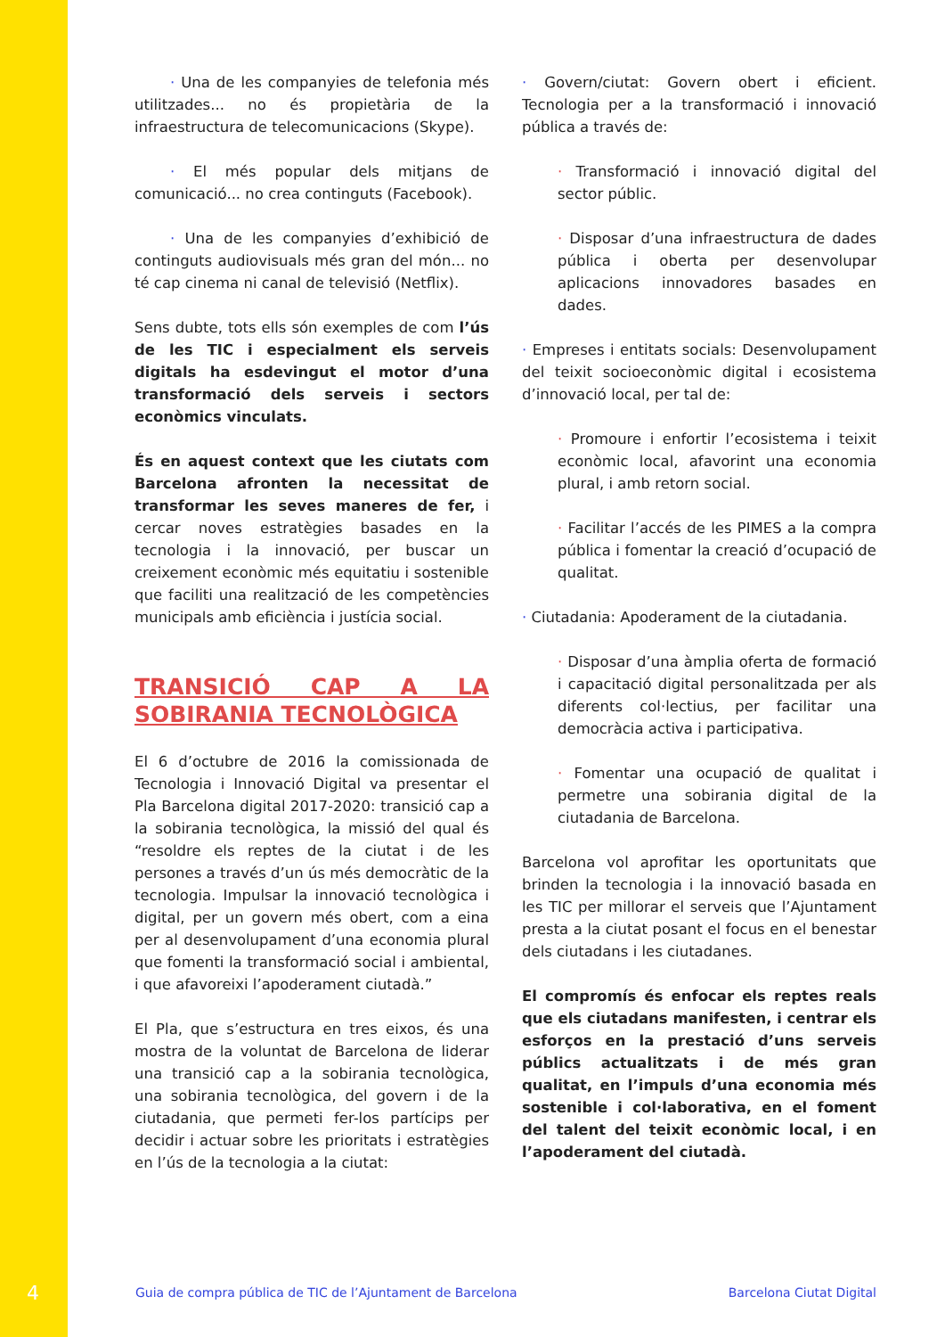· Una de les companyies de telefonia més utilitzades... no és propietària de la infraestructura de telecomunicacions (Skype).
· El més popular dels mitjans de comunicació... no crea continguts (Facebook).
· Una de les companyies d’exhibició de continguts audiovisuals més gran del món... no té cap cinema ni canal de televisió (Netflix).
Sens dubte, tots ells són exemples de com l’ús de les TIC i especialment els serveis digitals ha esdevingut el motor d’una transformació dels serveis i sectors econòmics vinculats.
És en aquest context que les ciutats com Barcelona afronten la necessitat de transformar les seves maneres de fer, i cercar noves estratègies basades en la tecnologia i la innovació, per buscar un creixement econòmic més equitatiu i sostenible que faciliti una realització de les competències municipals amb eficiència i justícia social.
TRANSICIÓ CAP A LA SOBIRANIA TECNOLÒGICA
El 6 d’octubre de 2016 la comissionada de Tecnologia i Innovació Digital va presentar el Pla Barcelona digital 2017-2020: transició cap a la sobirania tecnològica, la missió del qual és “resoldre els reptes de la ciutat i de les persones a través d’un ús més democràtic de la tecnologia. Impulsar la innovació tecnològica i digital, per un govern més obert, com a eina per al desenvolupament d’una economia plural que fomenti la transformació social i ambiental, i que afavoreixi l’apoderament ciutadà.”
El Pla, que s’estructura en tres eixos, és una mostra de la voluntat de Barcelona de liderar una transició cap a la sobirania tecnològica, una sobirania tecnològica, del govern i de la ciutadania, que permeti fer-los partícips per decidir i actuar sobre les prioritats i estratègies en l’ús de la tecnologia a la ciutat:
· Govern/ciutat: Govern obert i eficient. Tecnologia per a la transformació i innovació pública a través de:
· Transformació i innovació digital del sector públic.
· Disposar d’una infraestructura de dades pública i oberta per desenvolupar aplicacions innovadores basades en dades.
· Empreses i entitats socials: Desenvolupament del teixit socioeconòmic digital i ecosistema d’innovació local, per tal de:
· Promoure i enfortir l’ecosistema i teixit econòmic local, afavorint una economia plural, i amb retorn social.
· Facilitar l’accés de les PIMES a la compra pública i fomentar la creació d’ocupació de qualitat.
· Ciutadania: Apoderament de la ciutadania.
· Disposar d’una àmplia oferta de formació i capacitació digital personalitzada per als diferents col·lectius, per facilitar una democràcia activa i participativa.
· Fomentar una ocupació de qualitat i permetre una sobirania digital de la ciutadania de Barcelona.
Barcelona vol aprofitar les oportunitats que brinden la tecnologia i la innovació basada en les TIC per millorar el serveis que l’Ajuntament presta a la ciutat posant el focus en el benestar dels ciutadans i les ciutadanes.
El compromís és enfocar els reptes reals que els ciutadans manifesten, i centrar els esforços en la prestació d’uns serveis públics actualitzats i de més gran qualitat, en l’impuls d’una economia més sostenible i col·laborativa, en el foment del talent del teixit econòmic local, i en l’apoderament del ciutadà.
4 Guia de compra pública de TIC de l’Ajuntament de Barcelona Barcelona Ciutat Digital